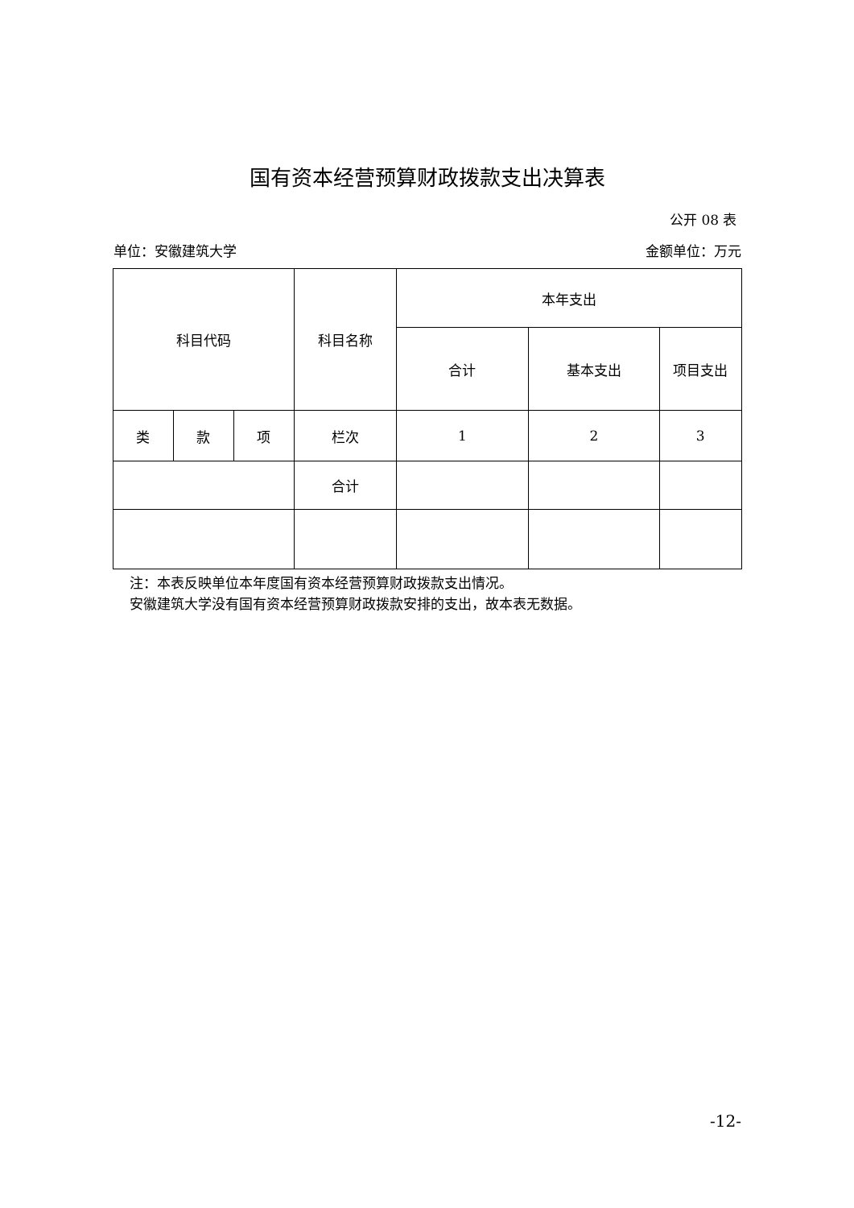国有资本经营预算财政拨款支出决算表
公开 08 表
单位：安徽建筑大学 金额单位：万元
| 科目代码 | | | 科目名称 | 本年支出 | | |
| --- | --- | --- | --- | --- | --- | --- |
| | | | | 合计 | 基本支出 | 项目支出 |
| 类 | 款 | 项 | 栏次 | 1 | 2 | 3 |
| | | | 合计 | | | |
注：本表反映单位本年度国有资本经营预算财政拨款支出情况。
安徽建筑大学没有国有资本经营预算财政拨款安排的支出，故本表无数据。
-12-